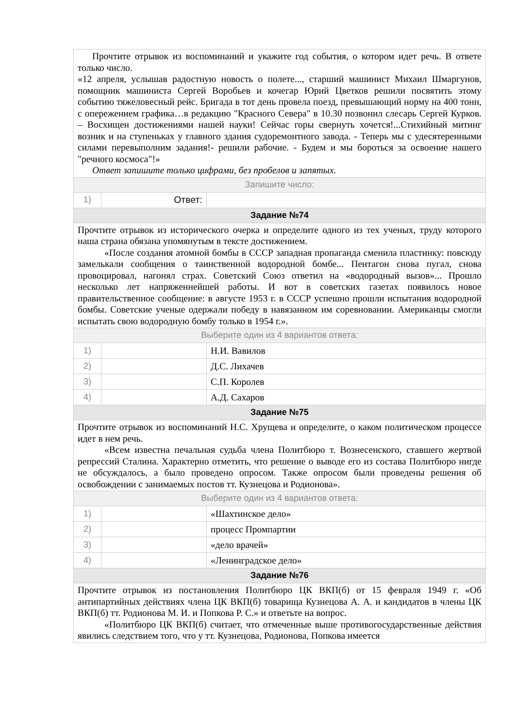| Прочтите отрывок из воспоминаний и укажите год события, о котором идет речь. В ответе только число. «12 апреля, услышав радостную новость о полете..., старший машинист Михаил Шмаргунов, помощник машиниста Сергей Воробьев и кочегар Юрий Цветков решили посвятить этому событию тяжеловесный рейс. Бригада в тот день провела поезд, превышающий норму на 400 тонн, с опережением графика…в редакцию "Красного Севера" в 10.30 позвонил слесарь Сергей Курков. – Восхищен достижениями нашей науки! Сейчас горы свернуть хочется!...Стихийный митинг возник и на ступеньках у главного здания судоремонтного завода. - Теперь мы с удесятеренными силами перевыполним задания!- решили рабочие. - Будем и мы бороться за освоение нашего "речного космоса"!» Ответ запишите только цифрами, без пробелов и запятых. | | |
| Запишите число: | | |
| 1) | Ответ: | |
| Задание №74 | | |
| Прочтите отрывок из исторического очерка и определите одного из тех ученых, труду которого наша страна обязана упомянутым в тексте достижением. «После создания атомной бомбы в СССР западная пропаганда сменила пластинку: повсюду замелькали сообщения о таинственной водородной бомбе... Пентагон снова пугал, снова провоцировал, нагонял страх. Советский Союз ответил на «водородный вызов»... Прошло несколько лет напряженнейшей работы. И вот в советских газетах появилось новое правительственное сообщение: в августе 1953 г. в СССР успешно прошли испытания водородной бомбы. Советские ученые одержали победу в навязанном им соревновании. Американцы смогли испытать свою водородную бомбу только в 1954 г.». | | |
| Выберите один из 4 вариантов ответа: | | |
| 1) | | Н.И. Вавилов |
| 2) | | Д.С. Лихачев |
| 3) | | С.П. Королев |
| 4) | | А.Д. Сахаров |
| Задание №75 | | |
| Прочтите отрывок из воспоминаний Н.С. Хрущева и определите, о каком политическом процессе идет в нем речь. «Всем известна печальная судьба члена Политбюро т. Вознесенского, ставшего жертвой репрессий Сталина. Характерно отметить, что решение о выводе его из состава Политбюро нигде не обсуждалось, а было проведено опросом. Также опросом были проведены решения об освобождении с занимаемых постов тт. Кузнецова и Родионова». | | |
| Выберите один из 4 вариантов ответа: | | |
| 1) | | «Шахтинское дело» |
| 2) | | процесс Промпартии |
| 3) | | «дело врачей» |
| 4) | | «Ленинградское дело» |
| Задание №76 | | |
| Прочтите отрывок из постановления Политбюро ЦК ВКП(б) от 15 февраля 1949 г. «Об антипартийных действиях члена ЦК ВКП(б) товарища Кузнецова А. А. и кандидатов в члены ЦК ВКП(б) тт. Родионова М. И. и Попкова Р. С.» и ответьте на вопрос. «Политбюро ЦК ВКП(б) считает, что отмеченные выше противогосударственные действия явились следствием того, что у тт. Кузнецова, Родионова, Попкова имеется | | |